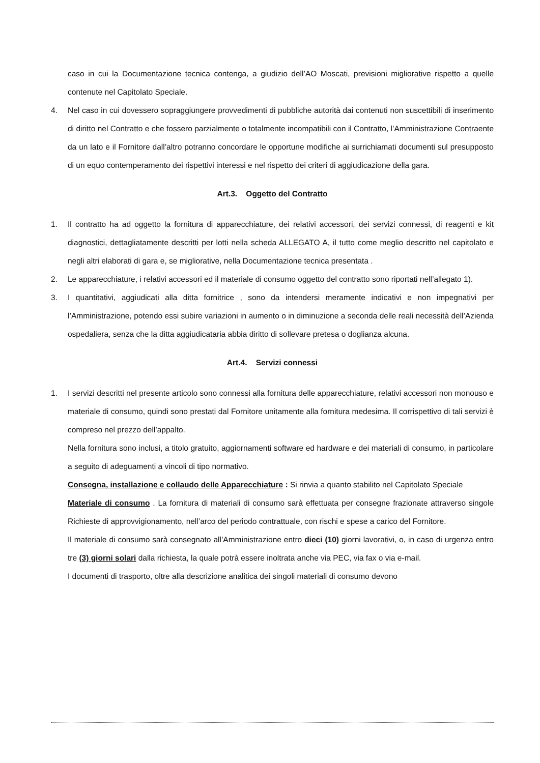caso in cui la Documentazione tecnica contenga, a giudizio dell’AO Moscati, previsioni migliorative rispetto a quelle contenute nel Capitolato Speciale.
4. Nel caso in cui dovessero sopraggiungere provvedimenti di pubbliche autorità dai contenuti non suscettibili di inserimento di diritto nel Contratto e che fossero parzialmente o totalmente incompatibili con il Contratto, l’Amministrazione Contraente da un lato e il Fornitore dall’altro potranno concordare le opportune modifiche ai surrichiamati documenti sul presupposto di un equo contemperamento dei rispettivi interessi e nel rispetto dei criteri di aggiudicazione della gara.
Art.3. Oggetto del Contratto
1. Il contratto ha ad oggetto la fornitura di apparecchiature, dei relativi accessori, dei servizi connessi, di reagenti e kit diagnostici, dettagliatamente descritti per lotti nella scheda ALLEGATO A, il tutto come meglio descritto nel capitolato e negli altri elaborati di gara e, se migliorative, nella Documentazione tecnica presentata .
2. Le apparecchiature, i relativi accessori ed il materiale di consumo oggetto del contratto sono riportati nell’allegato 1).
3. I quantitativi, aggiudicati alla ditta fornitrice , sono da intendersi meramente indicativi e non impegnativi per l’Amministrazione, potendo essi subire variazioni in aumento o in diminuzione a seconda delle reali necessità dell’Azienda ospedaliera, senza che la ditta aggiudicataria abbia diritto di sollevare pretesa o doglianza alcuna.
Art.4. Servizi connessi
1. I servizi descritti nel presente articolo sono connessi alla fornitura delle apparecchiature, relativi accessori non monouso e materiale di consumo, quindi sono prestati dal Fornitore unitamente alla fornitura medesima. Il corrispettivo di tali servizi è compreso nel prezzo dell’appalto.
Nella fornitura sono inclusi, a titolo gratuito, aggiornamenti software ed hardware e dei materiali di consumo, in particolare a seguito di adeguamenti a vincoli di tipo normativo.
Consegna, installazione e collaudo delle Apparecchiature : Si rinvia a quanto stabilito nel Capitolato Speciale
Materiale di consumo . La fornitura di materiali di consumo sarà effettuata per consegne frazionate attraverso singole Richieste di approvvigionamento, nell’arco del periodo contrattuale, con rischi e spese a carico del Fornitore.
Il materiale di consumo sarà consegnato all’Amministrazione entro dieci (10) giorni lavorativi, o, in caso di urgenza entro tre (3) giorni solari dalla richiesta, la quale potrà essere inoltrata anche via PEC, via fax o via e-mail.
I documenti di trasporto, oltre alla descrizione analitica dei singoli materiali di consumo devono